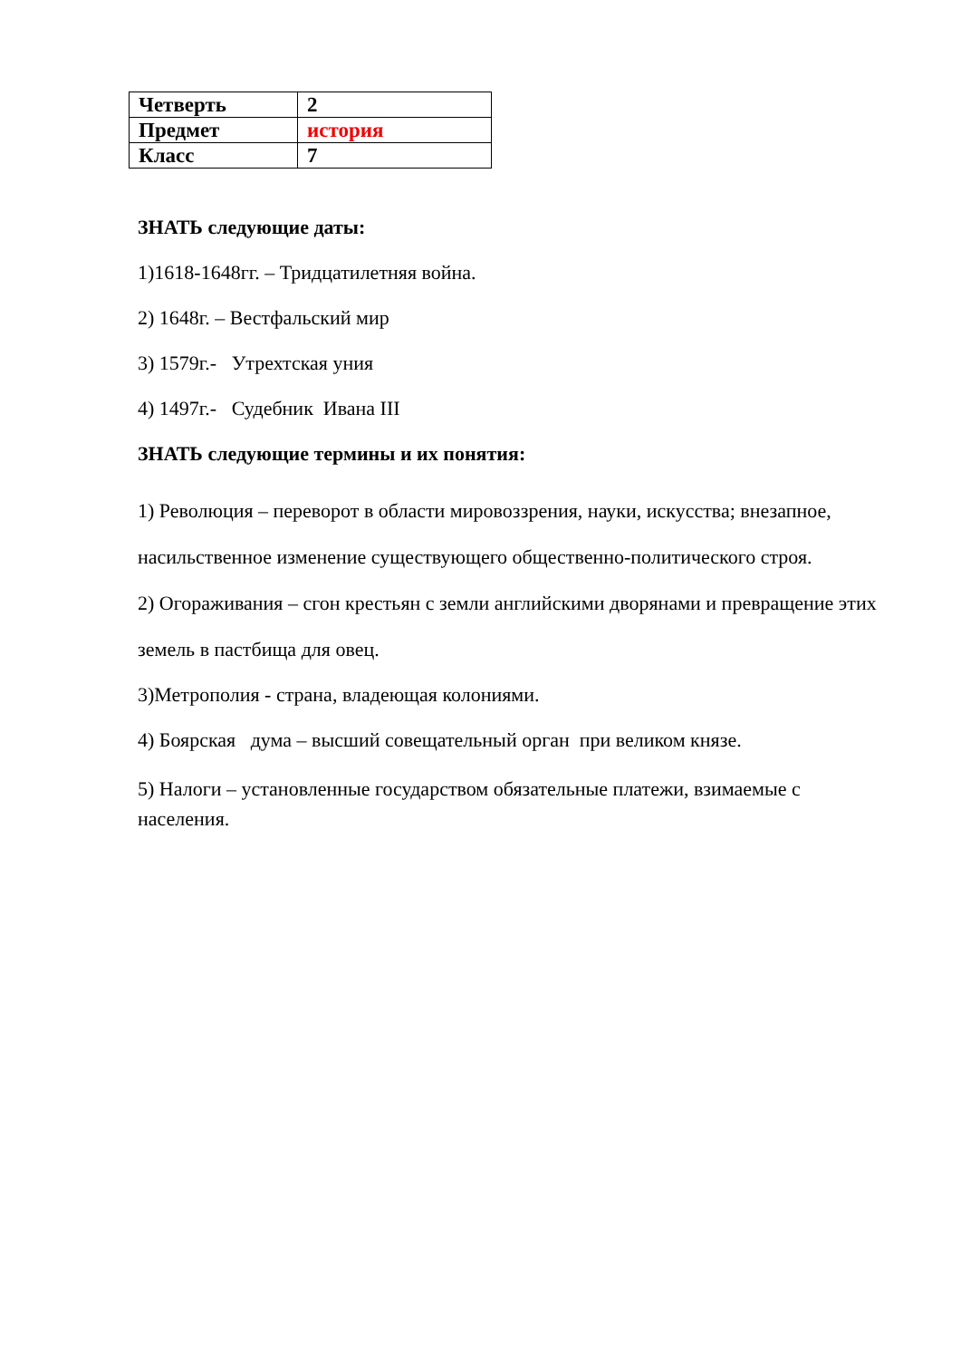| Четверть | 2 |
| Предмет | история |
| Класс | 7 |
ЗНАТЬ следующие даты:
1)1618-1648гг. – Тридцатилетняя война.
2) 1648г. – Вестфальский мир
3) 1579г.- Утрехтская уния
4) 1497г.- Судебник Ивана III
ЗНАТЬ следующие термины и их понятия:
1) Революция – переворот в области мировоззрения, науки, искусства; внезапное, насильственное изменение существующего общественно-политического строя.
2) Огораживания – сгон крестьян с земли английскими дворянами и превращение этих земель в пастбища для овец.
3)Метрополия - страна, владеющая колониями.
4) Боярская дума – высший совещательный орган при великом князе.
5) Налоги – установленные государством обязательные платежи, взимаемые с населения.